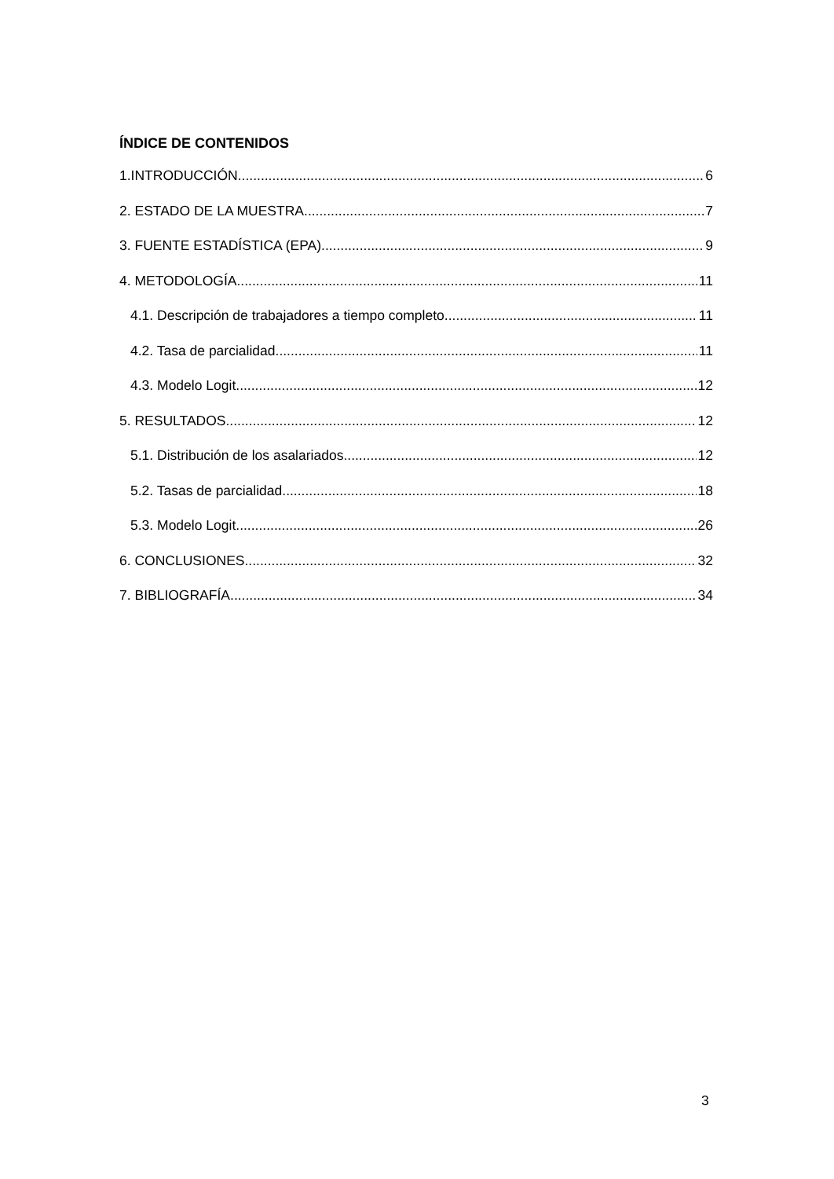ÍNDICE DE CONTENIDOS
1.INTRODUCCIÓN 6
2. ESTADO DE LA MUESTRA 7
3. FUENTE ESTADÍSTICA (EPA) 9
4. METODOLOGÍA 11
4.1. Descripción de trabajadores a tiempo completo 11
4.2. Tasa de parcialidad 11
4.3. Modelo Logit 12
5. RESULTADOS 12
5.1. Distribución de los asalariados 12
5.2. Tasas de parcialidad 18
5.3. Modelo Logit 26
6. CONCLUSIONES 32
7. BIBLIOGRAFÍA 34
3